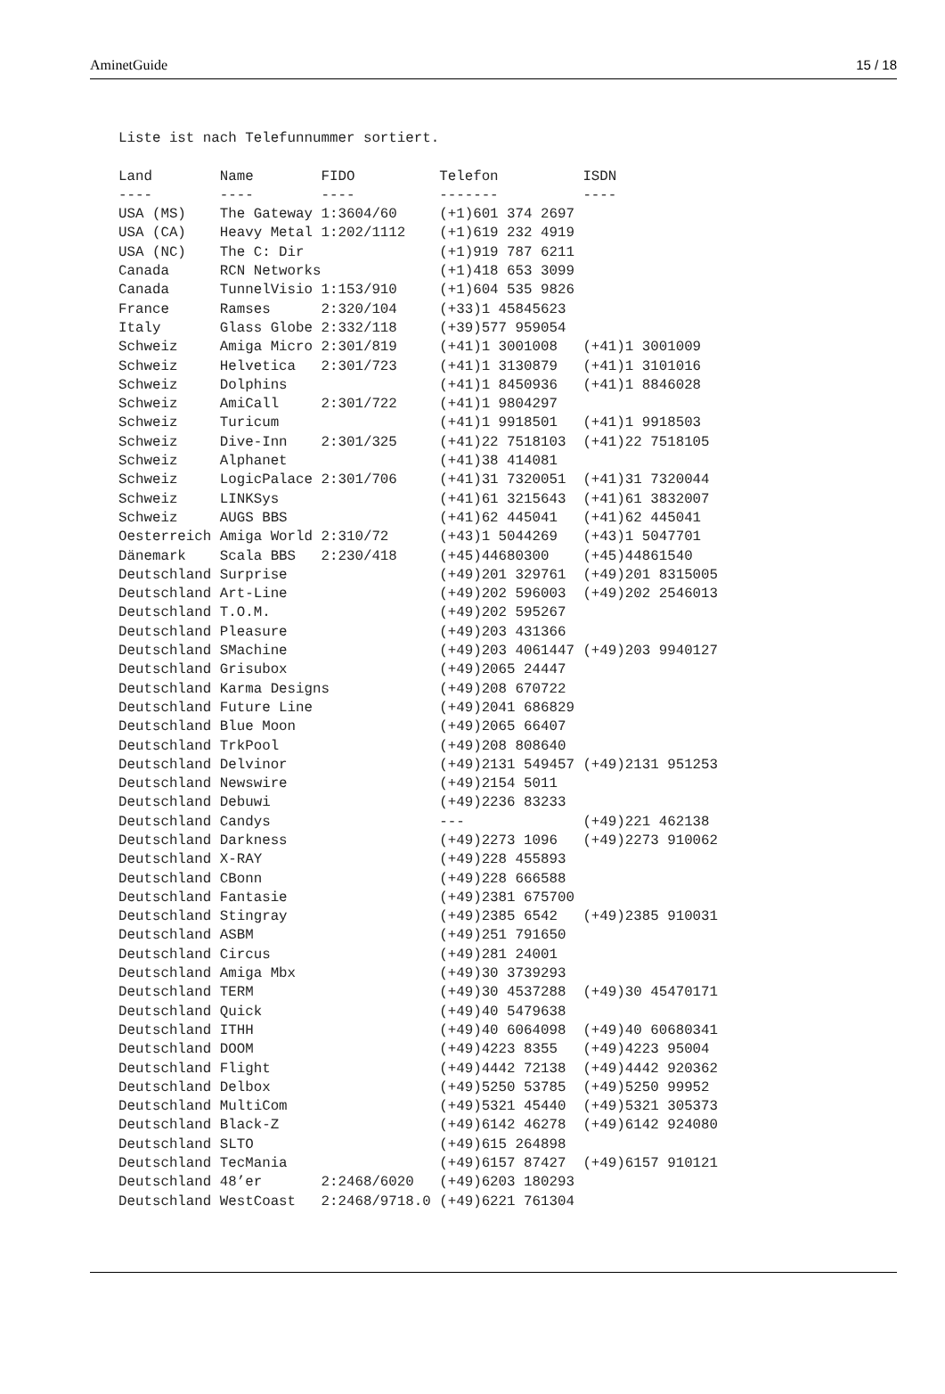AminetGuide 15 / 18
Liste ist nach Telefunnummer sortiert.

Land        Name        FIDO          Telefon          ISDN
----        ----        ----          -------          ----
USA (MS)    The Gateway 1:3604/60     (+1)601 374 2697
USA (CA)    Heavy Metal 1:202/1112    (+1)619 232 4919
USA (NC)    The C: Dir                (+1)919 787 6211
Canada      RCN Networks              (+1)418 653 3099
Canada      TunnelVisio 1:153/910     (+1)604 535 9826
France      Ramses      2:320/104     (+33)1 45845623
Italy       Glass Globe 2:332/118     (+39)577 959054
Schweiz     Amiga Micro 2:301/819     (+41)1 3001008   (+41)1 3001009
Schweiz     Helvetica   2:301/723     (+41)1 3130879   (+41)1 3101016
Schweiz     Dolphins                  (+41)1 8450936   (+41)1 8846028
Schweiz     AmiCall     2:301/722     (+41)1 9804297
Schweiz     Turicum                   (+41)1 9918501   (+41)1 9918503
Schweiz     Dive-Inn    2:301/325     (+41)22 7518103  (+41)22 7518105
Schweiz     Alphanet                  (+41)38 414081
Schweiz     LogicPalace 2:301/706     (+41)31 7320051  (+41)31 7320044
Schweiz     LINKSys                   (+41)61 3215643  (+41)61 3832007
Schweiz     AUGS BBS                  (+41)62 445041   (+41)62 445041
Oesterreich Amiga World 2:310/72      (+43)1 5044269   (+43)1 5047701
Dänemark    Scala BBS   2:230/418     (+45)44680300    (+45)44861540
Deutschland Surprise                  (+49)201 329761  (+49)201 8315005
Deutschland Art-Line                  (+49)202 596003  (+49)202 2546013
Deutschland T.O.M.                    (+49)202 595267
Deutschland Pleasure                  (+49)203 431366
Deutschland SMachine                  (+49)203 4061447 (+49)203 9940127
Deutschland Grisubox                  (+49)2065 24447
Deutschland Karma Designs             (+49)208 670722
Deutschland Future Line               (+49)2041 686829
Deutschland Blue Moon                 (+49)2065 66407
Deutschland TrkPool                   (+49)208 808640
Deutschland Delvinor                  (+49)2131 549457 (+49)2131 951253
Deutschland Newswire                  (+49)2154 5011
Deutschland Debuwi                    (+49)2236 83233
Deutschland Candys                    ---              (+49)221 462138
Deutschland Darkness                  (+49)2273 1096   (+49)2273 910062
Deutschland X-RAY                     (+49)228 455893
Deutschland CBonn                     (+49)228 666588
Deutschland Fantasie                  (+49)2381 675700
Deutschland Stingray                  (+49)2385 6542   (+49)2385 910031
Deutschland ASBM                      (+49)251 791650
Deutschland Circus                    (+49)281 24001
Deutschland Amiga Mbx                 (+49)30 3739293
Deutschland TERM                      (+49)30 4537288  (+49)30 45470171
Deutschland Quick                     (+49)40 5479638
Deutschland ITHH                      (+49)40 6064098  (+49)40 60680341
Deutschland DOOM                      (+49)4223 8355   (+49)4223 95004
Deutschland Flight                    (+49)4442 72138  (+49)4442 920362
Deutschland Delbox                    (+49)5250 53785  (+49)5250 99952
Deutschland MultiCom                  (+49)5321 45440  (+49)5321 305373
Deutschland Black-Z                   (+49)6142 46278  (+49)6142 924080
Deutschland SLTO                      (+49)615 264898
Deutschland TecMania                  (+49)6157 87427  (+49)6157 910121
Deutschland 48’er       2:2468/6020   (+49)6203 180293
Deutschland WestCoast   2:2468/9718.0 (+49)6221 761304